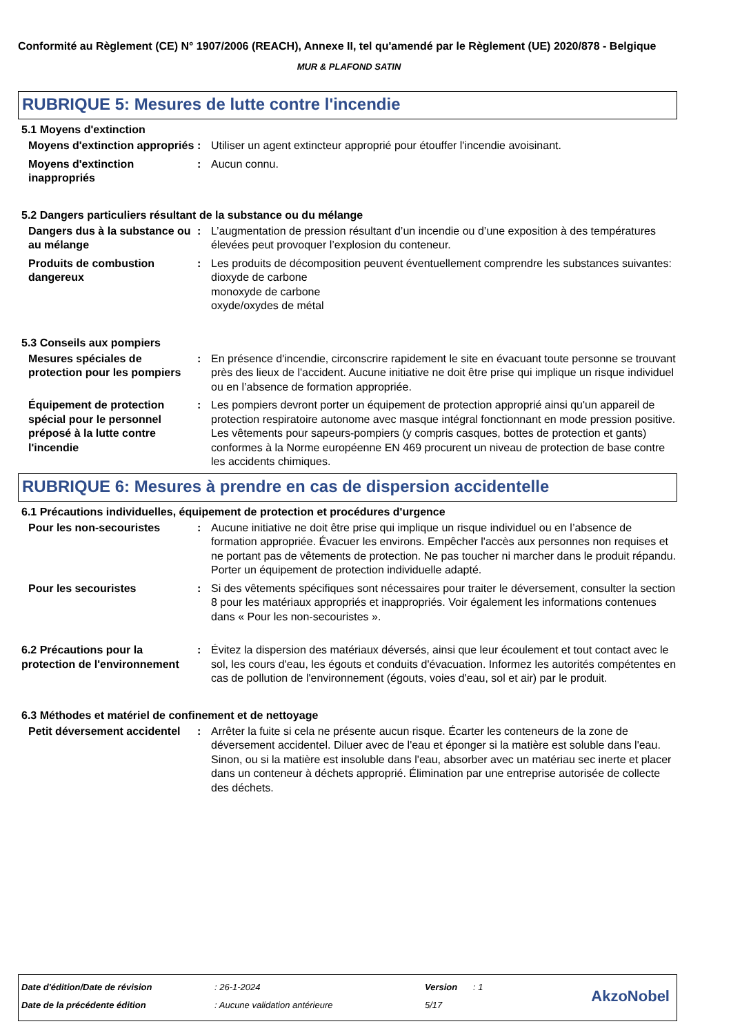Conformité au Règlement (CE) N° 1907/2006 (REACH), Annexe II, tel qu'amendé par le Règlement (UE) 2020/878 - Belgique
MUR & PLAFOND SATIN
RUBRIQUE 5: Mesures de lutte contre l'incendie
5.1 Moyens d'extinction
Moyens d'extinction appropriés
: Utiliser un agent extincteur approprié pour étouffer l'incendie avoisinant.
Moyens d'extinction inappropriés
: Aucun connu.
5.2 Dangers particuliers résultant de la substance ou du mélange
Dangers dus à la substance ou au mélange
: L’augmentation de pression résultant d’un incendie ou d’une exposition à des températures élevées peut provoquer l’explosion du conteneur.
Produits de combustion dangereux
: Les produits de décomposition peuvent éventuellement comprendre les substances suivantes:
dioxyde de carbone
monoxyde de carbone
oxyde/oxydes de métal
5.3 Conseils aux pompiers
Mesures spéciales de protection pour les pompiers
: En présence d'incendie, circonscrire rapidement le site en évacuant toute personne se trouvant près des lieux de l'accident. Aucune initiative ne doit être prise qui implique un risque individuel ou en l’absence de formation appropriée.
Équipement de protection spécial pour le personnel préposé à la lutte contre l'incendie
: Les pompiers devront porter un équipement de protection approprié ainsi qu'un appareil de protection respiratoire autonome avec masque intégral fonctionnant en mode pression positive. Les vêtements pour sapeurs-pompiers (y compris casques, bottes de protection et gants) conformes à la Norme européenne EN 469 procurent un niveau de protection de base contre les accidents chimiques.
RUBRIQUE 6: Mesures à prendre en cas de dispersion accidentelle
6.1 Précautions individuelles, équipement de protection et procédures d'urgence
Pour les non-secouristes : Aucune initiative ne doit être prise qui implique un risque individuel ou en l’absence de formation appropriée. Évacuer les environs. Empêcher l'accès aux personnes non requises et ne portant pas de vêtements de protection. Ne pas toucher ni marcher dans le produit répandu. Porter un équipement de protection individuelle adapté.
Pour les secouristes : Si des vêtements spécifiques sont nécessaires pour traiter le déversement, consulter la section 8 pour les matériaux appropriés et inappropriés. Voir également les informations contenues dans « Pour les non-secouristes ».
6.2 Précautions pour la protection de l'environnement
: Évitez la dispersion des matériaux déversés, ainsi que leur écoulement et tout contact avec le sol, les cours d'eau, les égouts et conduits d'évacuation. Informez les autorités compétentes en cas de pollution de l'environnement (égouts, voies d'eau, sol et air) par le produit.
6.3 Méthodes et matériel de confinement et de nettoyage
Petit déversement accidentel
: Arrêter la fuite si cela ne présente aucun risque. Écarter les conteneurs de la zone de déversement accidentel. Diluer avec de l'eau et éponger si la matière est soluble dans l'eau. Sinon, ou si la matière est insoluble dans l'eau, absorber avec un matériau sec inerte et placer dans un conteneur à déchets approprié. Élimination par une entreprise autorisée de collecte des déchets.
Date d'édition/Date de révision: 26-1-2024 Version: 1
Date de la précédente édition: Aucune validation antérieure 5/17
AkzoNobel